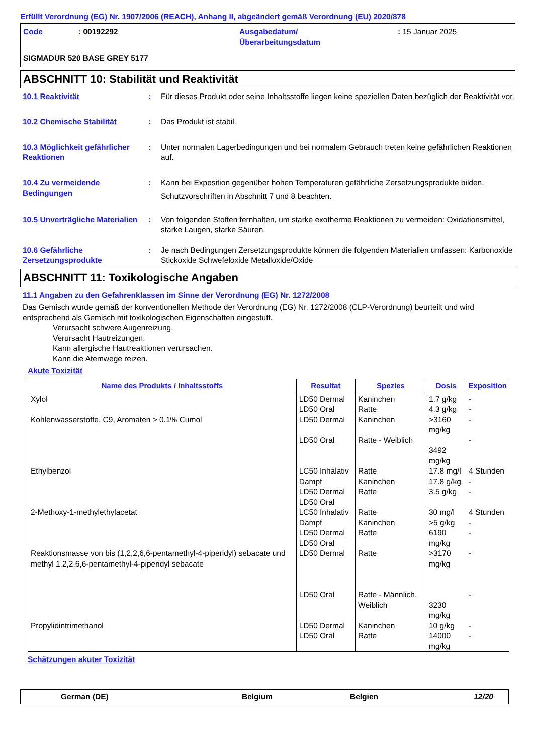Erfüllt Verordnung (EG) Nr. 1907/2006 (REACH), Anhang II, abgeändert gemäß Verordnung (EU) 2020/878
Code : 00192292 Ausgabedatum/
Überarbeitungsdatum
: 15 Januar 2025
SIGMADUR 520 BASE GREY 5177
ABSCHNITT 10: Stabilität und Reaktivität
10.1 Reaktivität : Für dieses Produkt oder seine Inhaltsstoffe liegen keine speziellen Daten bezüglich der Reaktivität vor.
10.2 Chemische Stabilität : Das Produkt ist stabil.
10.3 Möglichkeit gefährlicher Reaktionen
: Unter normalen Lagerbedingungen und bei normalem Gebrauch treten keine gefährlichen Reaktionen auf.
10.4 Zu vermeidende Bedingungen
: Kann bei Exposition gegenüber hohen Temperaturen gefährliche Zersetzungsprodukte bilden.
Schutzvorschriften in Abschnitt 7 und 8 beachten.
10.5 Unverträgliche Materialien
: Von folgenden Stoffen fernhalten, um starke exotherme Reaktionen zu vermeiden: Oxidationsmittel, starke Laugen, starke Säuren.
10.6 Gefährliche Zersetzungsprodukte
: Je nach Bedingungen Zersetzungsprodukte können die folgenden Materialien umfassen: Karbonoxide Stickoxide Schwefeloxide Metalloxide/Oxide
ABSCHNITT 11: Toxikologische Angaben
11.1 Angaben zu den Gefahrenklassen im Sinne der Verordnung (EG) Nr. 1272/2008
Das Gemisch wurde gemäß der konventionellen Methode der Verordnung (EG) Nr. 1272/2008 (CLP-Verordnung) beurteilt und wird entsprechend als Gemisch mit toxikologischen Eigenschaften eingestuft.
Verursacht schwere Augenreizung.
Verursacht Hautreizungen.
Kann allergische Hautreaktionen verursachen.
Kann die Atemwege reizen.
Akute Toxizität
| Name des Produkts / Inhaltsstoffs | Resultat | Spezies | Dosis | Exposition |
| --- | --- | --- | --- | --- |
| Xylol | LD50 Dermal LD50 Oral | Kaninchen Ratte | 1.7 g/kg 4.3 g/kg | - - |
| Kohlenwasserstoffe, C9, Aromaten > 0.1% Cumol | LD50 Dermal LD50 Oral | Kaninchen Ratte - Weiblich | >3160 mg/kg 3492 mg/kg | - - |
| Ethylbenzol | LC50 Inhalativ Dampf LD50 Dermal LD50 Oral | Ratte Kaninchen Ratte | 17.8 mg/l 17.8 g/kg 3.5 g/kg | 4 Stunden - - |
| 2-Methoxy-1-methylethylacetat | LC50 Inhalativ Dampf LD50 Dermal LD50 Oral | Ratte Kaninchen Ratte | 30 mg/l >5 g/kg 6190 mg/kg | 4 Stunden - - |
| Reaktionsmasse von bis (1,2,2,6,6-pentamethyl-4-piperidyl) sebacate und methyl 1,2,2,6,6-pentamethyl-4-piperidyl sebacate | LD50 Dermal LD50 Oral | Ratte Ratte - Männlich, Weiblich | >3170 mg/kg 3230 mg/kg | - - |
| Propylidintrimethanol | LD50 Dermal LD50 Oral | Kaninchen Ratte | 10 g/kg 14000 mg/kg | - - |
Schätzungen akuter Toxizität
German (DE) Belgium Belgien 12/20